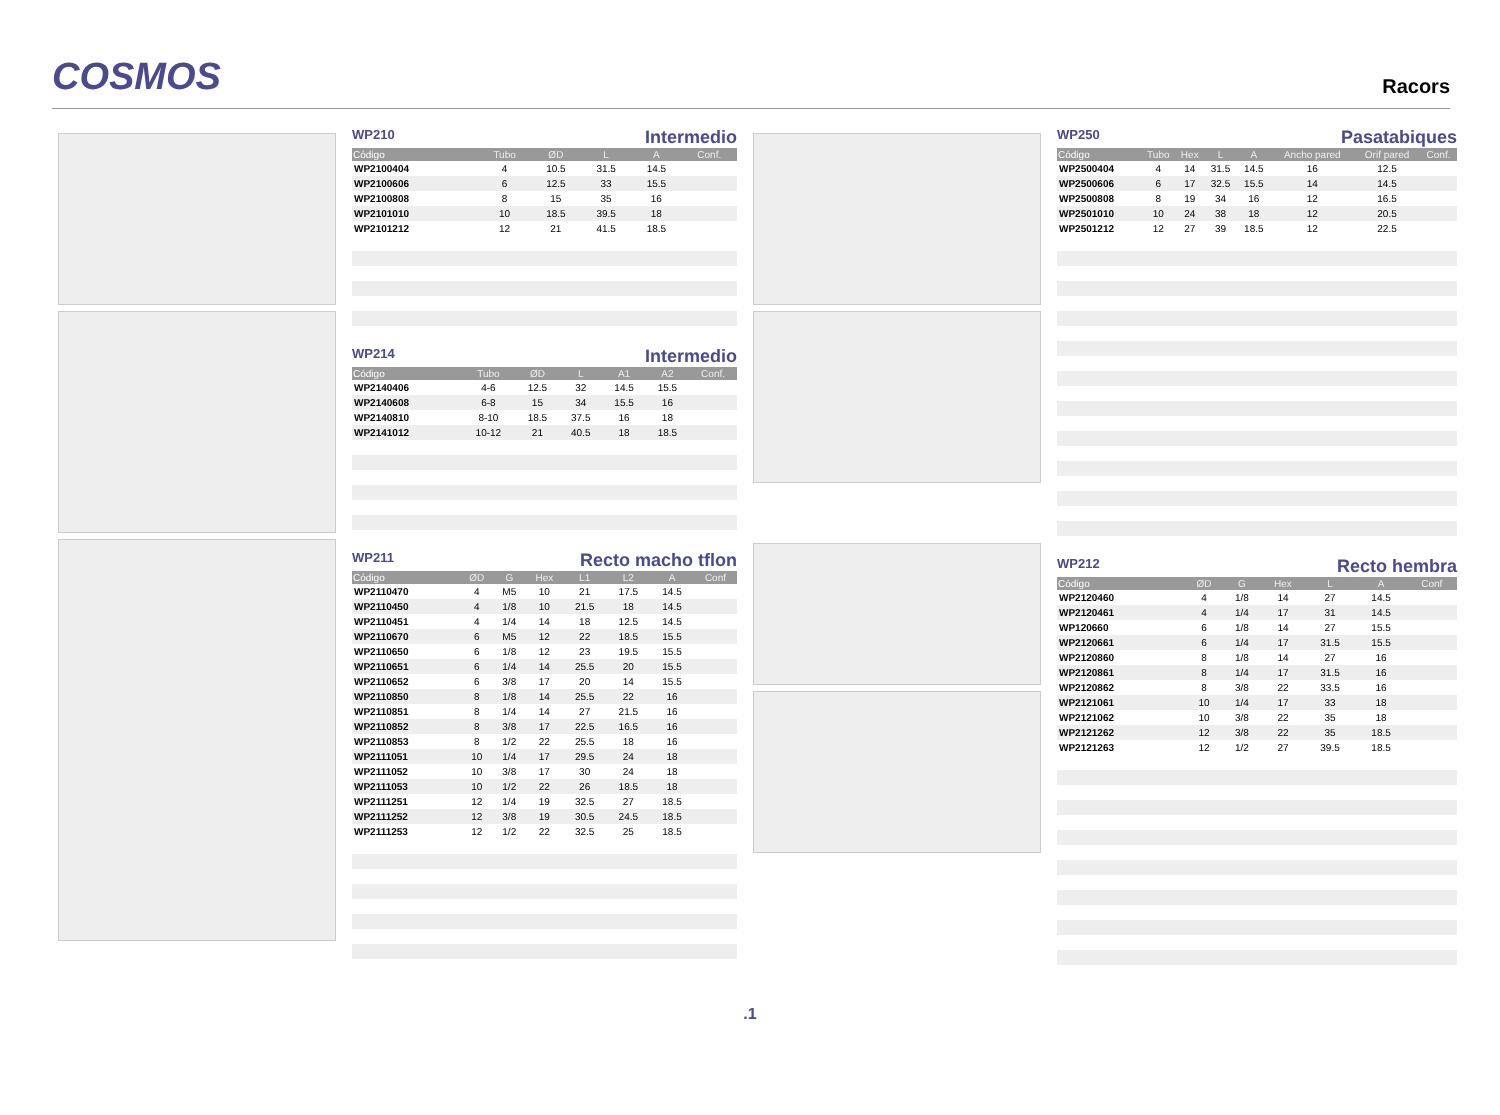COSMOS
Racors
WP210 Intermedio
| Código | Tubo | ØD | L | A | Conf. |
| --- | --- | --- | --- | --- | --- |
| WP2100404 | 4 | 10.5 | 31.5 | 14.5 | |
| WP2100606 | 6 | 12.5 | 33 | 15.5 | |
| WP2100808 | 8 | 15 | 35 | 16 | |
| WP2101010 | 10 | 18.5 | 39.5 | 18 | |
| WP2101212 | 12 | 21 | 41.5 | 18.5 | |
WP214 Intermedio
| Código | Tubo | ØD | L | A1 | A2 | Conf. |
| --- | --- | --- | --- | --- | --- | --- |
| WP2140406 | 4-6 | 12.5 | 32 | 14.5 | 15.5 | |
| WP2140608 | 6-8 | 15 | 34 | 15.5 | 16 | |
| WP2140810 | 8-10 | 18.5 | 37.5 | 16 | 18 | |
| WP2141012 | 10-12 | 21 | 40.5 | 18 | 18.5 | |
WP211 Recto macho tflon
| Código | ØD | G | Hex | L1 | L2 | A | Conf |
| --- | --- | --- | --- | --- | --- | --- | --- |
| WP2110470 | 4 | M5 | 10 | 21 | 17.5 | 14.5 | |
| WP2110450 | 4 | 1/8 | 10 | 21.5 | 18 | 14.5 | |
| WP2110451 | 4 | 1/4 | 14 | 18 | 12.5 | 14.5 | |
| WP2110670 | 6 | M5 | 12 | 22 | 18.5 | 15.5 | |
| WP2110650 | 6 | 1/8 | 12 | 23 | 19.5 | 15.5 | |
| WP2110651 | 6 | 1/4 | 14 | 25.5 | 20 | 15.5 | |
| WP2110652 | 6 | 3/8 | 17 | 20 | 14 | 15.5 | |
| WP2110850 | 8 | 1/8 | 14 | 25.5 | 22 | 16 | |
| WP2110851 | 8 | 1/4 | 14 | 27 | 21.5 | 16 | |
| WP2110852 | 8 | 3/8 | 17 | 22.5 | 16.5 | 16 | |
| WP2110853 | 8 | 1/2 | 22 | 25.5 | 18 | 16 | |
| WP2111051 | 10 | 1/4 | 17 | 29.5 | 24 | 18 | |
| WP2111052 | 10 | 3/8 | 17 | 30 | 24 | 18 | |
| WP2111053 | 10 | 1/2 | 22 | 26 | 18.5 | 18 | |
| WP2111251 | 12 | 1/4 | 19 | 32.5 | 27 | 18.5 | |
| WP2111252 | 12 | 3/8 | 19 | 30.5 | 24.5 | 18.5 | |
| WP2111253 | 12 | 1/2 | 22 | 32.5 | 25 | 18.5 | |
WP250 Pasatabiques
| Código | Tubo | Hex | L | A | Ancho pared | Orif pared | Conf. |
| --- | --- | --- | --- | --- | --- | --- | --- |
| WP2500404 | 4 | 14 | 31.5 | 14.5 | 16 | 12.5 | |
| WP2500606 | 6 | 17 | 32.5 | 15.5 | 14 | 14.5 | |
| WP2500808 | 8 | 19 | 34 | 16 | 12 | 16.5 | |
| WP2501010 | 10 | 24 | 38 | 18 | 12 | 20.5 | |
| WP2501212 | 12 | 27 | 39 | 18.5 | 12 | 22.5 | |
WP212 Recto hembra
| Código | ØD | G | Hex | L | A | Conf |
| --- | --- | --- | --- | --- | --- | --- |
| WP2120460 | 4 | 1/8 | 14 | 27 | 14.5 | |
| WP2120461 | 4 | 1/4 | 17 | 31 | 14.5 | |
| WP120660 | 6 | 1/8 | 14 | 27 | 15.5 | |
| WP2120661 | 6 | 1/4 | 17 | 31.5 | 15.5 | |
| WP2120860 | 8 | 1/8 | 14 | 27 | 16 | |
| WP2120861 | 8 | 1/4 | 17 | 31.5 | 16 | |
| WP2120862 | 8 | 3/8 | 22 | 33.5 | 16 | |
| WP2121061 | 10 | 1/4 | 17 | 33 | 18 | |
| WP2121062 | 10 | 3/8 | 22 | 35 | 18 | |
| WP2121262 | 12 | 3/8 | 22 | 35 | 18.5 | |
| WP2121263 | 12 | 1/2 | 27 | 39.5 | 18.5 | |
.1